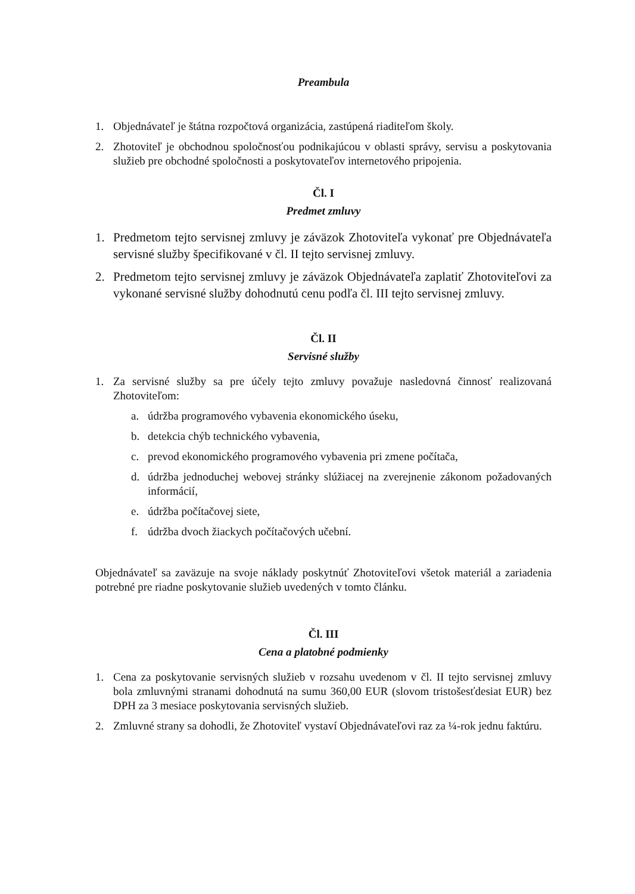Preambula
1. Objednávateľ je štátna rozpočtová organizácia, zastúpená riaditeľom školy.
2. Zhotoviteľ je obchodnou spoločnosťou podnikajúcou v oblasti správy, servisu a poskytovania služieb pre obchodné spoločnosti a poskytovateľov internetového pripojenia.
Čl. I
Predmet zmluvy
1. Predmetom tejto servisnej zmluvy je záväzok Zhotoviteľa vykonať pre Objednávateľa servisné služby špecifikované v čl. II tejto servisnej zmluvy.
2. Predmetom tejto servisnej zmluvy je záväzok Objednávateľa zaplatiť Zhotoviteľovi za vykonané servisné služby dohodnutú cenu podľa čl. III tejto servisnej zmluvy.
Čl. II
Servisné služby
1. Za servisné služby sa pre účely tejto zmluvy považuje nasledovná činnosť realizovaná Zhotoviteľom:
a. údržba programového vybavenia ekonomického úseku,
b. detekcia chýb technického vybavenia,
c. prevod ekonomického programového vybavenia pri zmene počítača,
d. údržba jednoduchej webovej stránky slúžiacej na zverejnenie zákonom požadovaných informácií,
e. údržba počítačovej siete,
f. údržba dvoch žiackych počítačových učební.
Objednávateľ sa zaväzuje na svoje náklady poskytnúť Zhotoviteľovi všetok materiál a zariadenia potrebné pre riadne poskytovanie služieb uvedených v tomto článku.
Čl. III
Cena a platobné podmienky
1. Cena za poskytovanie servisných služieb v rozsahu uvedenom v čl. II tejto servisnej zmluvy bola zmluvnými stranami dohodnutá na sumu 360,00 EUR (slovom tristošesťdesiat EUR) bez DPH za 3 mesiace poskytovania servisných služieb.
2. Zmluvné strany sa dohodli, že Zhotoviteľ vystaví Objednávateľovi raz za ¼-rok jednu faktúru.